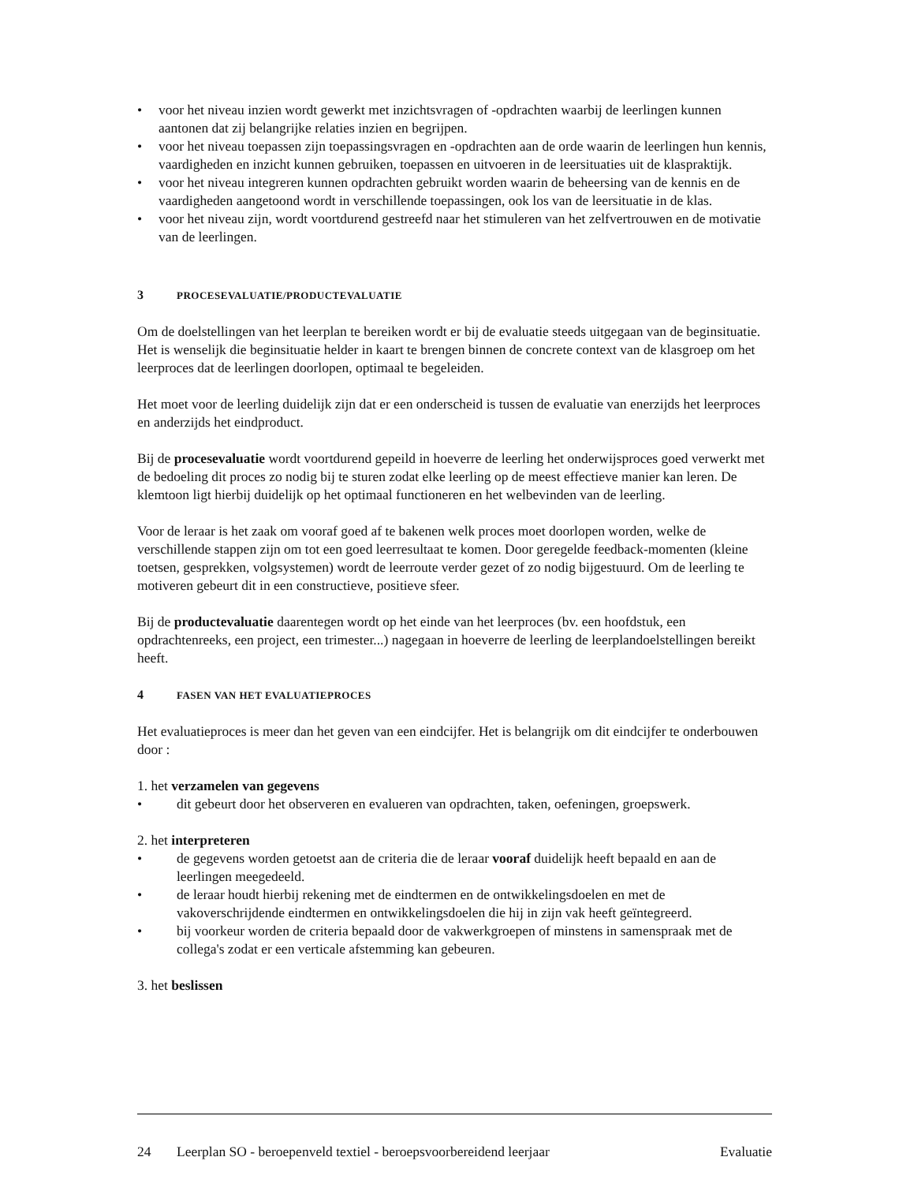• voor het niveau inzien wordt gewerkt met inzichtsvragen of -opdrachten waarbij de leerlingen kunnen aantonen dat zij belangrijke relaties inzien en begrijpen.
• voor het niveau toepassen zijn toepassingsvragen en -opdrachten aan de orde waarin de leerlingen hun kennis, vaardigheden en inzicht kunnen gebruiken, toepassen en uitvoeren in de leersituaties uit de klaspraktijk.
• voor het niveau integreren kunnen opdrachten gebruikt worden waarin de beheersing van de kennis en de vaardigheden aangetoond wordt in verschillende toepassingen, ook los van de leersituatie in de klas.
• voor het niveau zijn, wordt voortdurend gestreefd naar het stimuleren van het zelfvertrouwen en de motivatie van de leerlingen.
3 PROCESEVALUATIE/PRODUCTEVALUATIE
Om de doelstellingen van het leerplan te bereiken wordt er bij de evaluatie steeds uitgegaan van de beginsituatie. Het is wenselijk die beginsituatie helder in kaart te brengen binnen de concrete context van de klasgroep om het leerproces dat de leerlingen doorlopen, optimaal te begeleiden.
Het moet voor de leerling duidelijk zijn dat er een onderscheid is tussen de evaluatie van enerzijds het leerproces en anderzijds het eindproduct.
Bij de procesevaluatie wordt voortdurend gepeild in hoeverre de leerling het onderwijsproces goed verwerkt met de bedoeling dit proces zo nodig bij te sturen zodat elke leerling op de meest effectieve manier kan leren. De klemtoon ligt hierbij duidelijk op het optimaal functioneren en het welbevinden van de leerling.
Voor de leraar is het zaak om vooraf goed af te bakenen welk proces moet doorlopen worden, welke de verschillende stappen zijn om tot een goed leerresultaat te komen. Door geregelde feedback-momenten (kleine toetsen, gesprekken, volgsystemen) wordt de leerroute verder gezet of zo nodig bijgestuurd. Om de leerling te motiveren gebeurt dit in een constructieve, positieve sfeer.
Bij de productevaluatie daarentegen wordt op het einde van het leerproces (bv. een hoofdstuk, een opdrachtenreeks, een project, een trimester...) nagegaan in hoeverre de leerling de leerplandoelstellingen bereikt heeft.
4 FASEN VAN HET EVALUATIEPROCES
Het evaluatieproces is meer dan het geven van een eindcijfer. Het is belangrijk om dit eindcijfer te onderbouwen door :
1. het verzamelen van gegevens
• dit gebeurt door het observeren en evalueren van opdrachten, taken, oefeningen, groepswerk.
2. het interpreteren
• de gegevens worden getoetst aan de criteria die de leraar vooraf duidelijk heeft bepaald en aan de leerlingen meegedeeld.
• de leraar houdt hierbij rekening met de eindtermen en de ontwikkelingsdoelen en met de vakoverschrijdende eindtermen en ontwikkelingsdoelen die hij in zijn vak heeft geïntegreerd.
• bij voorkeur worden de criteria bepaald door de vakwerkgroepen of minstens in samenspraak met de collega's zodat er een verticale afstemming kan gebeuren.
3. het beslissen
24 Leerplan SO - beroepenveld textiel - beroepsvoorbereidend leerjaar Evaluatie